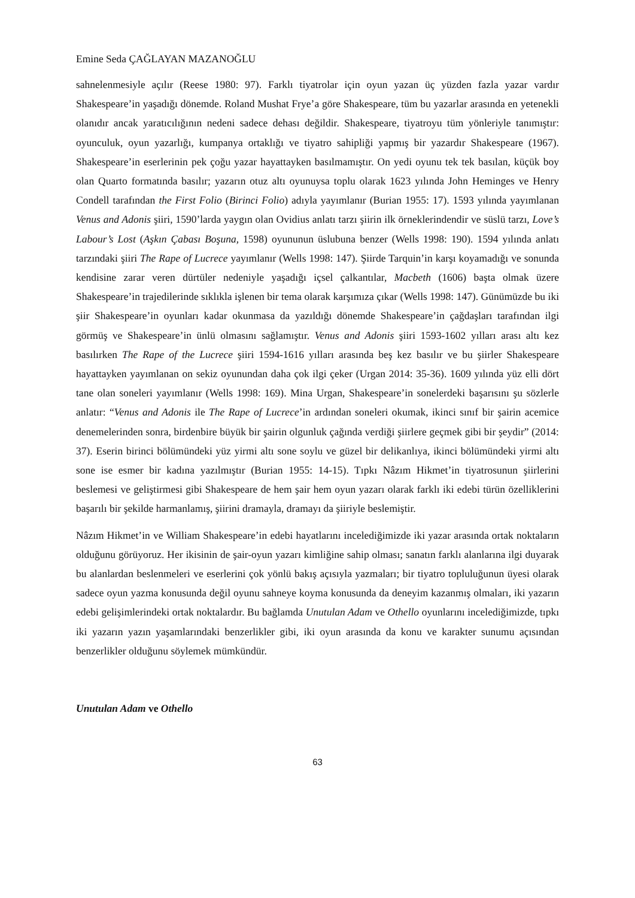Emine Seda ÇAĞLAYAN MAZANOĞLU
sahnelenmesiyle açılır (Reese 1980: 97). Farklı tiyatrolar için oyun yazan üç yüzden fazla yazar vardır Shakespeare’in yaşadığı dönemde. Roland Mushat Frye’a göre Shakespeare, tüm bu yazarlar arasında en yetenekli olanıdır ancak yaratıcılığının nedeni sadece dehası değildir. Shakespeare, tiyatroyu tüm yönleriyle tanımıştır: oyunculuk, oyun yazarlığı, kumpanya ortaklığı ve tiyatro sahipliği yapmış bir yazardır Shakespeare (1967). Shakespeare’in eserlerinin pek çoğu yazar hayattayken basılmamıştır. On yedi oyunu tek tek basılan, küçük boy olan Quarto formatında basılır; yazarın otuz altı oyunuysa toplu olarak 1623 yılında John Heminges ve Henry Condell tarafından the First Folio (Birinci Folio) adıyla yayımlanır (Burian 1955: 17). 1593 yılında yayımlanan Venus and Adonis şiiri, 1590’larda yaygın olan Ovidius anlatı tarzı şiirin ilk örneklerindendir ve süslü tarzı, Love’s Labour’s Lost (Aşkın Çabası Boşuna, 1598) oyununun üslubuna benzer (Wells 1998: 190). 1594 yılında anlatı tarzındaki şiiri The Rape of Lucrece yayımlanır (Wells 1998: 147). Şiirde Tarquin’in karşı koyamadığı ve sonunda kendisine zarar veren dürtüler nedeniyle yaşadığı içsel çalkantılar, Macbeth (1606) başta olmak üzere Shakespeare’in trajedilerinde sıklıkla işlenen bir tema olarak karşımıza çıkar (Wells 1998: 147). Günümüzde bu iki şiir Shakespeare’in oyunları kadar okunmasa da yazıldığı dönemde Shakespeare’in çağdaşları tarafından ilgi görmüş ve Shakespeare’in ünlü olmasını sağlamıştır. Venus and Adonis şiiri 1593-1602 yılları arası altı kez basılırken The Rape of the Lucrece şiiri 1594-1616 yılları arasında beş kez basılır ve bu şiirler Shakespeare hayattayken yayımlanan on sekiz oyunundan daha çok ilgi çeker (Urgan 2014: 35-36). 1609 yılında yüz elli dört tane olan soneleri yayımlanır (Wells 1998: 169). Mina Urgan, Shakespeare’in sonelerdeki başarısını şu sözlerle anlatır: “Venus and Adonis ile The Rape of Lucrece’in ardından soneleri okumak, ikinci sınıf bir şairin acemice denemelerinden sonra, birdenbire büyük bir şairin olgunluk çağında verdiği şiirlere geçmek gibi bir şeydir” (2014: 37). Eserin birinci bölümündeki yüz yirmi altı sone soylu ve güzel bir delikanlıya, ikinci bölümündeki yirmi altı sone ise esmer bir kadına yazılmıştır (Burian 1955: 14-15). Tıpkı Nâzım Hikmet’in tiyatrosunun şiirlerini beslemesi ve geliştirmesi gibi Shakespeare de hem şair hem oyun yazarı olarak farklı iki edebi türün özelliklerini başarılı bir şekilde harmanlamış, şiirini dramayla, dramayı da şiiriyle beslemiştir.
Nâzım Hikmet’in ve William Shakespeare’in edebi hayatlarını incelediğimizde iki yazar arasında ortak noktaların olduğunu görüyoruz. Her ikisinin de şair-oyun yazarı kimliğine sahip olması; sanatın farklı alanlarına ilgi duyarak bu alanlardan beslenmeleri ve eserlerini çok yönlü bakış açısıyla yazmaları; bir tiyatro topluluğunun üyesi olarak sadece oyun yazma konusunda değil oyunu sahneye koyma konusunda da deneyim kazanmış olmaları, iki yazarın edebi gelişimlerindeki ortak noktalardır. Bu bağlamda Unutulan Adam ve Othello oyunlarını incelediğimizde, tıpkı iki yazarın yazın yaşamlarındaki benzerlikler gibi, iki oyun arasında da konu ve karakter sunumu açısından benzerlikler olduğunu söylemek mümkündür.
Unutulan Adam ve Othello
63